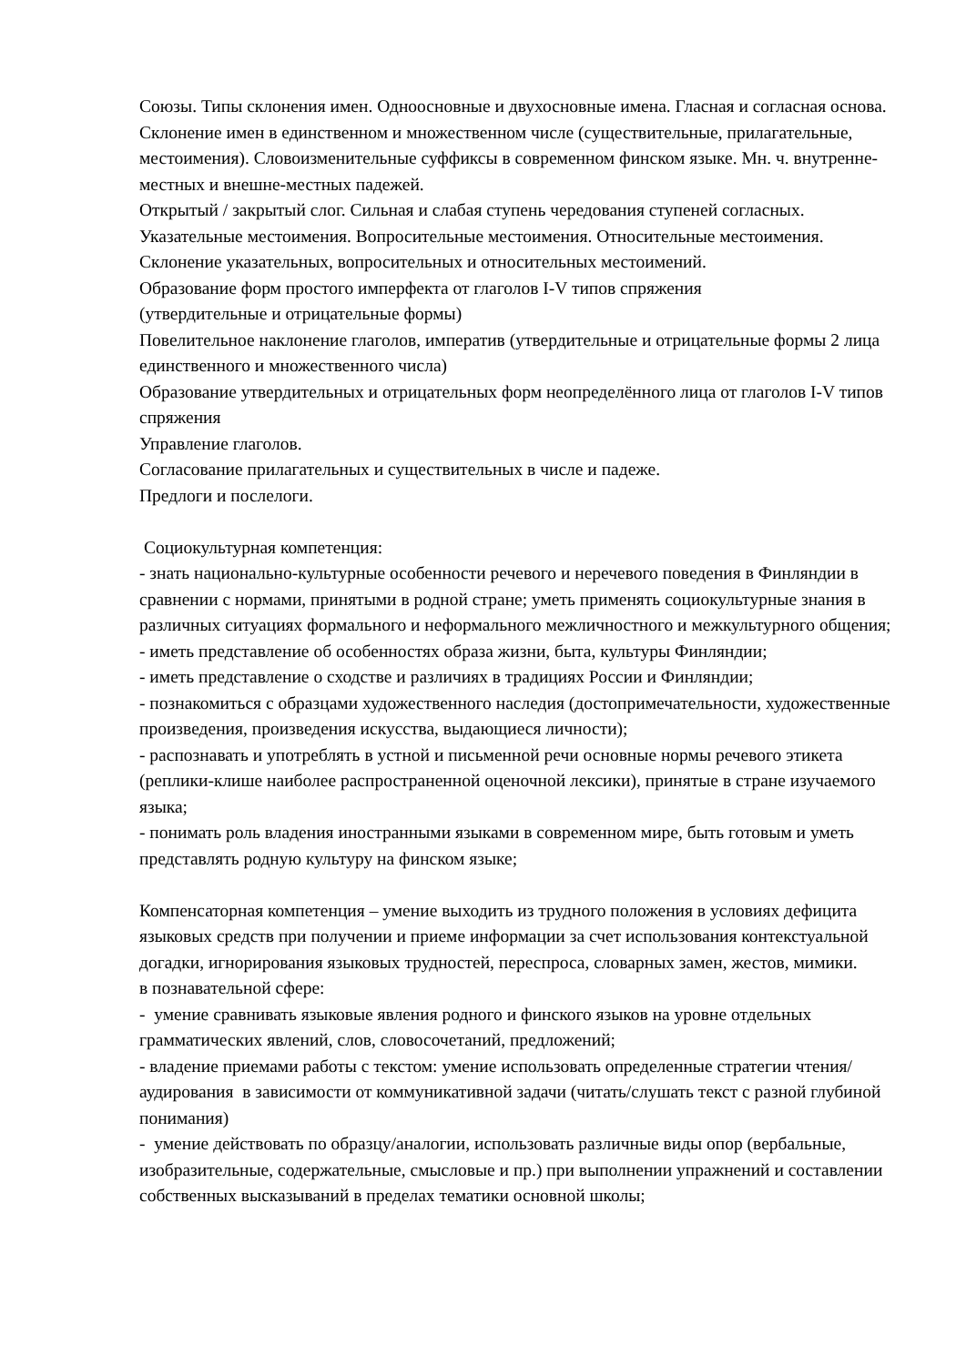Союзы. Типы склонения имен. Одноосновные и двухосновные имена. Гласная и согласная основа. Склонение имен в единственном и множественном числе (существительные, прилагательные, местоимения). Словоизменительные суффиксы в современном финском языке. Мн. ч. внутренне-местных и внешне-местных падежей.
Открытый / закрытый слог. Сильная и слабая ступень чередования ступеней согласных.
Указательные местоимения. Вопросительные местоимения. Относительные местоимения.
Склонение указательных, вопросительных и относительных местоимений.
Образование форм простого имперфекта от глаголов I-V типов спряжения
(утвердительные и отрицательные формы)
Повелительное наклонение глаголов, императив (утвердительные и отрицательные формы 2 лица единственного и множественного числа)
Образование утвердительных и отрицательных форм неопределённого лица от глаголов I-V типов спряжения
Управление глаголов.
Согласование прилагательных и существительных в числе и падеже.
Предлоги и послелоги.
Социокультурная компетенция:
- знать национально-культурные особенности речевого и неречевого поведения в Финляндии в сравнении с нормами, принятыми в родной стране; уметь применять социокультурные знания в различных ситуациях формального и неформального межличностного и межкультурного общения;
- иметь представление об особенностях образа жизни, быта, культуры Финляндии;
- иметь представление о сходстве и различиях в традициях России и Финляндии;
- познакомиться с образцами художественного наследия (достопримечательности, художественные произведения, произведения искусства, выдающиеся личности);
- распознавать и употреблять в устной и письменной речи основные нормы речевого этикета (реплики-клише наиболее распространенной оценочной лексики), принятые в стране изучаемого языка;
- понимать роль владения иностранными языками в современном мире, быть готовым и уметь представлять родную культуру на финском языке;
Компенсаторная компетенция – умение выходить из трудного положения в условиях дефицита языковых средств при получении и приеме информации за счет использования контекстуальной догадки, игнорирования языковых трудностей, переспроса, словарных замен, жестов, мимики.
в познавательной сфере:
- умение сравнивать языковые явления родного и финского языков на уровне отдельных грамматических явлений, слов, словосочетаний, предложений;
- владение приемами работы с текстом: умение использовать определенные стратегии чтения/аудирования в зависимости от коммуникативной задачи (читать/слушать текст с разной глубиной понимания)
- умение действовать по образцу/аналогии, использовать различные виды опор (вербальные, изобразительные, содержательные, смысловые и пр.) при выполнении упражнений и составлении собственных высказываний в пределах тематики основной школы;